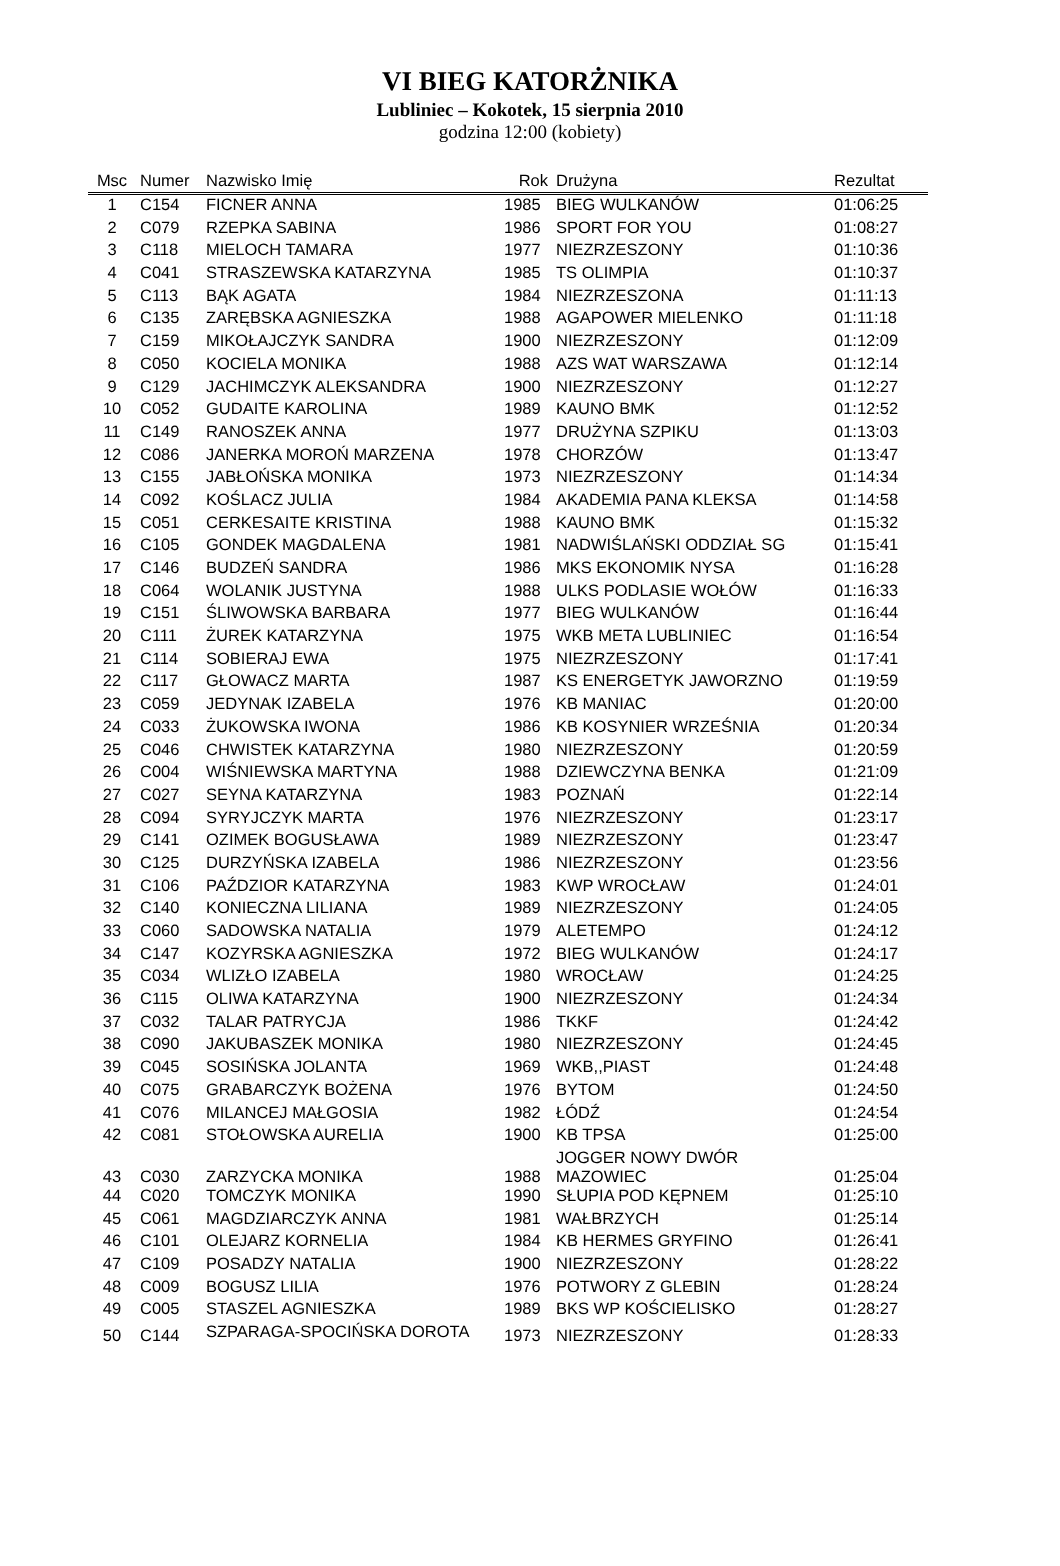VI BIEG KATORŻNIKA
Lubliniec – Kokotek, 15 sierpnia 2010
godzina 12:00 (kobiety)
| Msc | Numer | Nazwisko Imię | Rok | Drużyna | Rezultat |
| --- | --- | --- | --- | --- | --- |
| 1 | C154 | FICNER ANNA | 1985 | BIEG WULKANÓW | 01:06:25 |
| 2 | C079 | RZEPKA SABINA | 1986 | SPORT FOR YOU | 01:08:27 |
| 3 | C118 | MIELOCH TAMARA | 1977 | NIEZRZESZONY | 01:10:36 |
| 4 | C041 | STRASZEWSKA KATARZYNA | 1985 | TS OLIMPIA | 01:10:37 |
| 5 | C113 | BĄK AGATA | 1984 | NIEZRZESZONA | 01:11:13 |
| 6 | C135 | ZARĘBSKA AGNIESZKA | 1988 | AGAPOWER MIELENKO | 01:11:18 |
| 7 | C159 | MIKOŁAJCZYK SANDRA | 1900 | NIEZRZESZONY | 01:12:09 |
| 8 | C050 | KOCIELA MONIKA | 1988 | AZS WAT WARSZAWA | 01:12:14 |
| 9 | C129 | JACHIMCZYK ALEKSANDRA | 1900 | NIEZRZESZONY | 01:12:27 |
| 10 | C052 | GUDAITE KAROLINA | 1989 | KAUNO BMK | 01:12:52 |
| 11 | C149 | RANOSZEK ANNA | 1977 | DRUŻYNA SZPIKU | 01:13:03 |
| 12 | C086 | JANERKA MOROŃ MARZENA | 1978 | CHORZÓW | 01:13:47 |
| 13 | C155 | JABŁOŃSKA MONIKA | 1973 | NIEZRZESZONY | 01:14:34 |
| 14 | C092 | KOŚLACZ JULIA | 1984 | AKADEMIA PANA KLEKSA | 01:14:58 |
| 15 | C051 | CERKESAITE KRISTINA | 1988 | KAUNO BMK | 01:15:32 |
| 16 | C105 | GONDEK MAGDALENA | 1981 | NADWIŚLAŃSKI ODDZIAŁ SG | 01:15:41 |
| 17 | C146 | BUDZEŃ SANDRA | 1986 | MKS EKONOMIK NYSA | 01:16:28 |
| 18 | C064 | WOLANIK JUSTYNA | 1988 | ULKS PODLASIE WOŁÓW | 01:16:33 |
| 19 | C151 | ŚLIWOWSKA BARBARA | 1977 | BIEG WULKANÓW | 01:16:44 |
| 20 | C111 | ŻUREK KATARZYNA | 1975 | WKB META LUBLINIEC | 01:16:54 |
| 21 | C114 | SOBIERAJ EWA | 1975 | NIEZRZESZONY | 01:17:41 |
| 22 | C117 | GŁOWACZ MARTA | 1987 | KS ENERGETYK JAWORZNO | 01:19:59 |
| 23 | C059 | JEDYNAK IZABELA | 1976 | KB MANIAC | 01:20:00 |
| 24 | C033 | ŻUKOWSKA IWONA | 1986 | KB KOSYNIER WRZEŚNIA | 01:20:34 |
| 25 | C046 | CHWISTEK KATARZYNA | 1980 | NIEZRZESZONY | 01:20:59 |
| 26 | C004 | WIŚNIEWSKA MARTYNA | 1988 | DZIEWCZYNA BENKA | 01:21:09 |
| 27 | C027 | SEYNA KATARZYNA | 1983 | POZNAŃ | 01:22:14 |
| 28 | C094 | SYRYJCZYK MARTA | 1976 | NIEZRZESZONY | 01:23:17 |
| 29 | C141 | OZIMEK BOGUSŁAWA | 1989 | NIEZRZESZONY | 01:23:47 |
| 30 | C125 | DURZYŃSKA IZABELA | 1986 | NIEZRZESZONY | 01:23:56 |
| 31 | C106 | PAŹDZIOR KATARZYNA | 1983 | KWP WROCŁAW | 01:24:01 |
| 32 | C140 | KONIECZNA LILIANA | 1989 | NIEZRZESZONY | 01:24:05 |
| 33 | C060 | SADOWSKA NATALIA | 1979 | ALETEMPO | 01:24:12 |
| 34 | C147 | KOZYRSKA AGNIESZKA | 1972 | BIEG WULKANÓW | 01:24:17 |
| 35 | C034 | WLIZŁO IZABELA | 1980 | WROCŁAW | 01:24:25 |
| 36 | C115 | OLIWA KATARZYNA | 1900 | NIEZRZESZONY | 01:24:34 |
| 37 | C032 | TALAR PATRYCJA | 1986 | TKKF | 01:24:42 |
| 38 | C090 | JAKUBASZEK MONIKA | 1980 | NIEZRZESZONY | 01:24:45 |
| 39 | C045 | SOSIŃSKA JOLANTA | 1969 | WKB,,PIAST | 01:24:48 |
| 40 | C075 | GRABARCZYK BOŻENA | 1976 | BYTOM | 01:24:50 |
| 41 | C076 | MILANCEJ MAŁGOSIA | 1982 | ŁÓDŹ | 01:24:54 |
| 42 | C081 | STOŁOWSKA AURELIA | 1900 | KB TPSA | 01:25:00 |
| 43 | C030 | ZARZYCKA MONIKA | 1988 | JOGGER NOWY DWÓR MAZOWIEC | 01:25:04 |
| 44 | C020 | TOMCZYK MONIKA | 1990 | SŁUPIA POD KĘPNEM | 01:25:10 |
| 45 | C061 | MAGDZIARCZYK ANNA | 1981 | WAŁBRZYCH | 01:25:14 |
| 46 | C101 | OLEJARZ KORNELIA | 1984 | KB HERMES GRYFINO | 01:26:41 |
| 47 | C109 | POSADZY NATALIA | 1900 | NIEZRZESZONY | 01:28:22 |
| 48 | C009 | BOGUSZ LILIA | 1976 | POTWORY Z GLEBIN | 01:28:24 |
| 49 | C005 | STASZEL AGNIESZKA | 1989 | BKS WP KOŚCIELISKO | 01:28:27 |
| 50 | C144 | SZPARAGA-SPOCIŃSKA DOROTA | 1973 | NIEZRZESZONY | 01:28:33 |